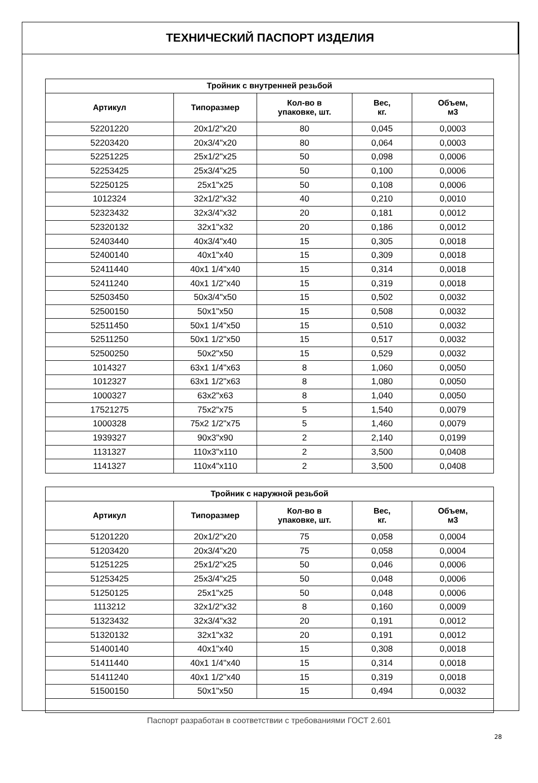ТЕХНИЧЕСКИЙ ПАСПОРТ ИЗДЕЛИЯ
| Тройник с внутренней резьбой | | | | |
| --- | --- | --- | --- | --- |
| Артикул | Типоразмер | Кол-во в упаковке, шт. | Вес, кг. | Объем, м3 |
| 52201220 | 20x1/2"x20 | 80 | 0,045 | 0,0003 |
| 52203420 | 20x3/4"x20 | 80 | 0,064 | 0,0003 |
| 52251225 | 25x1/2"x25 | 50 | 0,098 | 0,0006 |
| 52253425 | 25x3/4"x25 | 50 | 0,100 | 0,0006 |
| 52250125 | 25x1"x25 | 50 | 0,108 | 0,0006 |
| 1012324 | 32x1/2"x32 | 40 | 0,210 | 0,0010 |
| 52323432 | 32x3/4"x32 | 20 | 0,181 | 0,0012 |
| 52320132 | 32x1"x32 | 20 | 0,186 | 0,0012 |
| 52403440 | 40x3/4"x40 | 15 | 0,305 | 0,0018 |
| 52400140 | 40x1"x40 | 15 | 0,309 | 0,0018 |
| 52411440 | 40x1 1/4"x40 | 15 | 0,314 | 0,0018 |
| 52411240 | 40x1 1/2"x40 | 15 | 0,319 | 0,0018 |
| 52503450 | 50x3/4"x50 | 15 | 0,502 | 0,0032 |
| 52500150 | 50x1"x50 | 15 | 0,508 | 0,0032 |
| 52511450 | 50x1 1/4"x50 | 15 | 0,510 | 0,0032 |
| 52511250 | 50x1 1/2"x50 | 15 | 0,517 | 0,0032 |
| 52500250 | 50x2"x50 | 15 | 0,529 | 0,0032 |
| 1014327 | 63x1 1/4"x63 | 8 | 1,060 | 0,0050 |
| 1012327 | 63x1 1/2"x63 | 8 | 1,080 | 0,0050 |
| 1000327 | 63x2"x63 | 8 | 1,040 | 0,0050 |
| 17521275 | 75x2"x75 | 5 | 1,540 | 0,0079 |
| 1000328 | 75x2 1/2"x75 | 5 | 1,460 | 0,0079 |
| 1939327 | 90x3"x90 | 2 | 2,140 | 0,0199 |
| 1131327 | 110x3"x110 | 2 | 3,500 | 0,0408 |
| 1141327 | 110x4"x110 | 2 | 3,500 | 0,0408 |
| Тройник с наружной резьбой | | | | |
| --- | --- | --- | --- | --- |
| Артикул | Типоразмер | Кол-во в упаковке, шт. | Вес, кг. | Объем, м3 |
| 51201220 | 20x1/2"x20 | 75 | 0,058 | 0,0004 |
| 51203420 | 20x3/4"x20 | 75 | 0,058 | 0,0004 |
| 51251225 | 25x1/2"x25 | 50 | 0,046 | 0,0006 |
| 51253425 | 25x3/4"x25 | 50 | 0,048 | 0,0006 |
| 51250125 | 25x1"x25 | 50 | 0,048 | 0,0006 |
| 1113212 | 32x1/2"x32 | 8 | 0,160 | 0,0009 |
| 51323432 | 32x3/4"x32 | 20 | 0,191 | 0,0012 |
| 51320132 | 32x1"x32 | 20 | 0,191 | 0,0012 |
| 51400140 | 40x1"x40 | 15 | 0,308 | 0,0018 |
| 51411440 | 40x1 1/4"x40 | 15 | 0,314 | 0,0018 |
| 51411240 | 40x1 1/2"x40 | 15 | 0,319 | 0,0018 |
| 51500150 | 50x1"x50 | 15 | 0,494 | 0,0032 |
Паспорт разработан в соответствии с требованиями ГОСТ 2.601
28